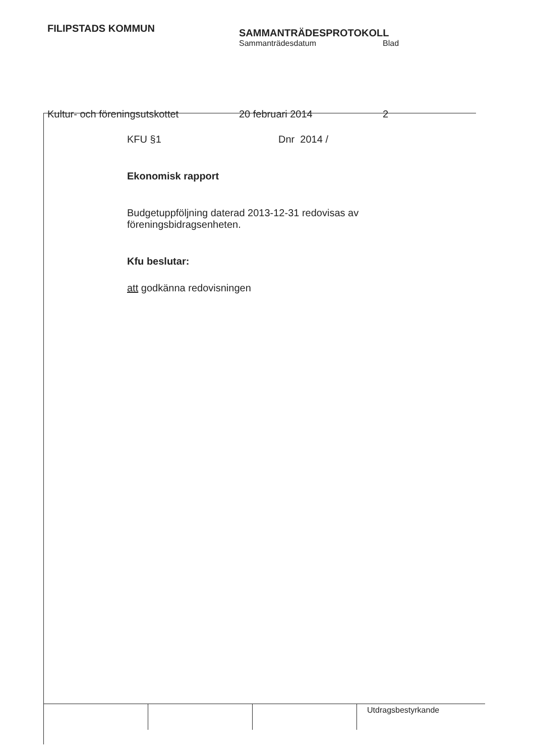FILIPSTADS KOMMUN
SAMMANTRÄDESPROTOKOLL
Sammanträdesdatum Blad
Kultur- och föreningsutskottet 20 februari 2014 2
KFU §1 Dnr 2014 /
Ekonomisk rapport
Budgetuppföljning daterad 2013-12-31 redovisas av föreningsbidragsenheten.
Kfu beslutar:
att godkänna redovisningen
Utdragsbestyrkande